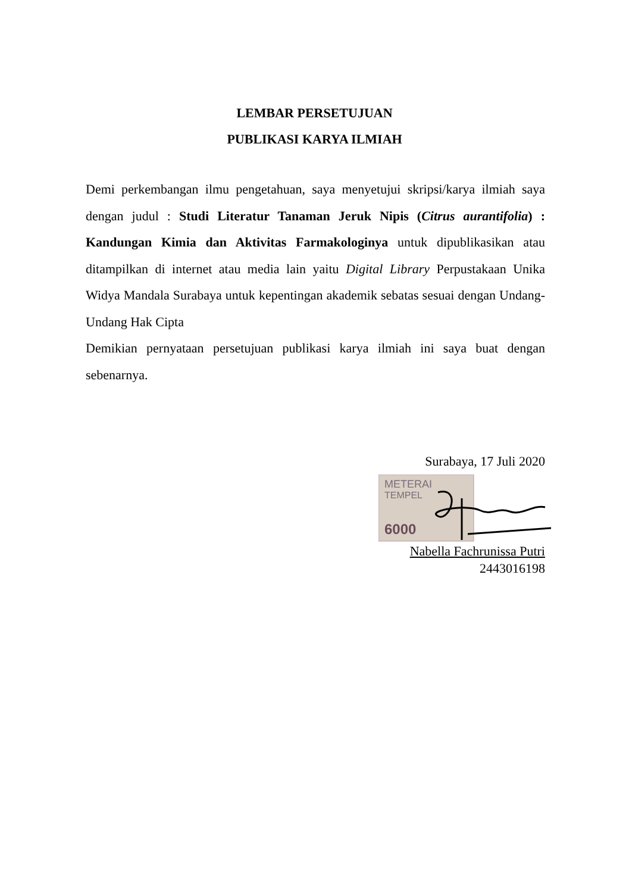LEMBAR PERSETUJUAN
PUBLIKASI KARYA ILMIAH
Demi perkembangan ilmu pengetahuan, saya menyetujui skripsi/karya ilmiah saya dengan judul : Studi Literatur Tanaman Jeruk Nipis (Citrus aurantifolia) : Kandungan Kimia dan Aktivitas Farmakologinya untuk dipublikasikan atau ditampilkan di internet atau media lain yaitu Digital Library Perpustakaan Unika Widya Mandala Surabaya untuk kepentingan akademik sebatas sesuai dengan Undang-Undang Hak Cipta
Demikian pernyataan persetujuan publikasi karya ilmiah ini saya buat dengan sebenarnya.
Surabaya, 17 Juli 2020
METERAI
TEMPEL
6000
Nabella Fachrunissa Putri
2443016198